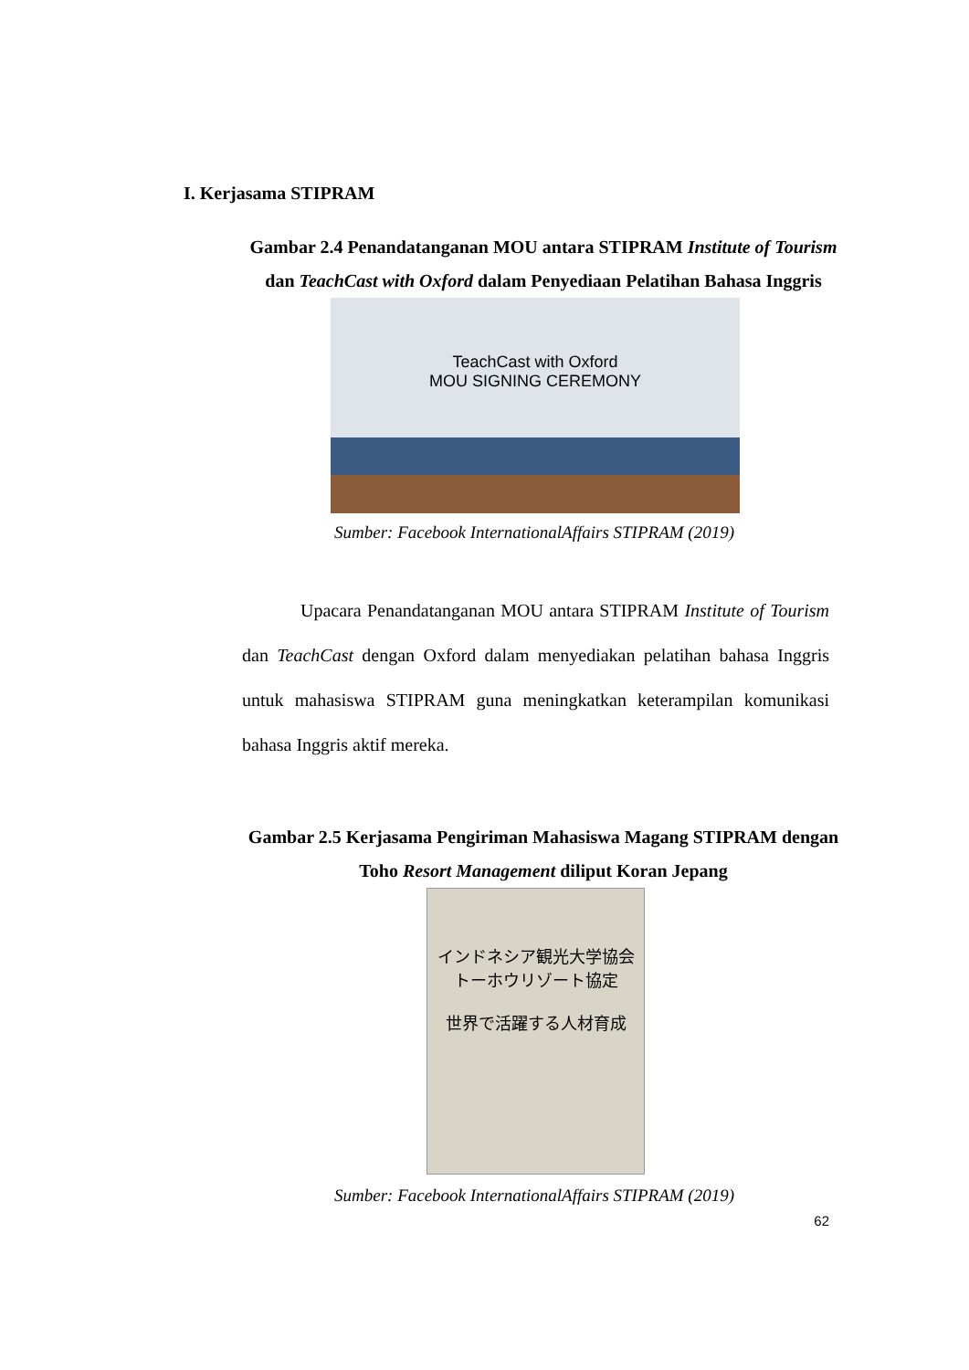I. Kerjasama STIPRAM
Gambar 2.4 Penandatanganan MOU antara STIPRAM Institute of Tourism dan TeachCast with Oxford dalam Penyediaan Pelatihan Bahasa Inggris
TeachCast with Oxford
MOU SIGNING CEREMONY
Sumber: Facebook InternationalAffairs STIPRAM (2019)
Upacara Penandatanganan MOU antara STIPRAM Institute of Tourism dan TeachCast dengan Oxford dalam menyediakan pelatihan bahasa Inggris untuk mahasiswa STIPRAM guna meningkatkan keterampilan komunikasi bahasa Inggris aktif mereka.
Gambar 2.5 Kerjasama Pengiriman Mahasiswa Magang STIPRAM dengan Toho Resort Management diliput Koran Jepang
インドネシア観光大学協会
トーホウリゾート協定
世界で活躍する人材育成
Sumber: Facebook InternationalAffairs STIPRAM (2019)
62